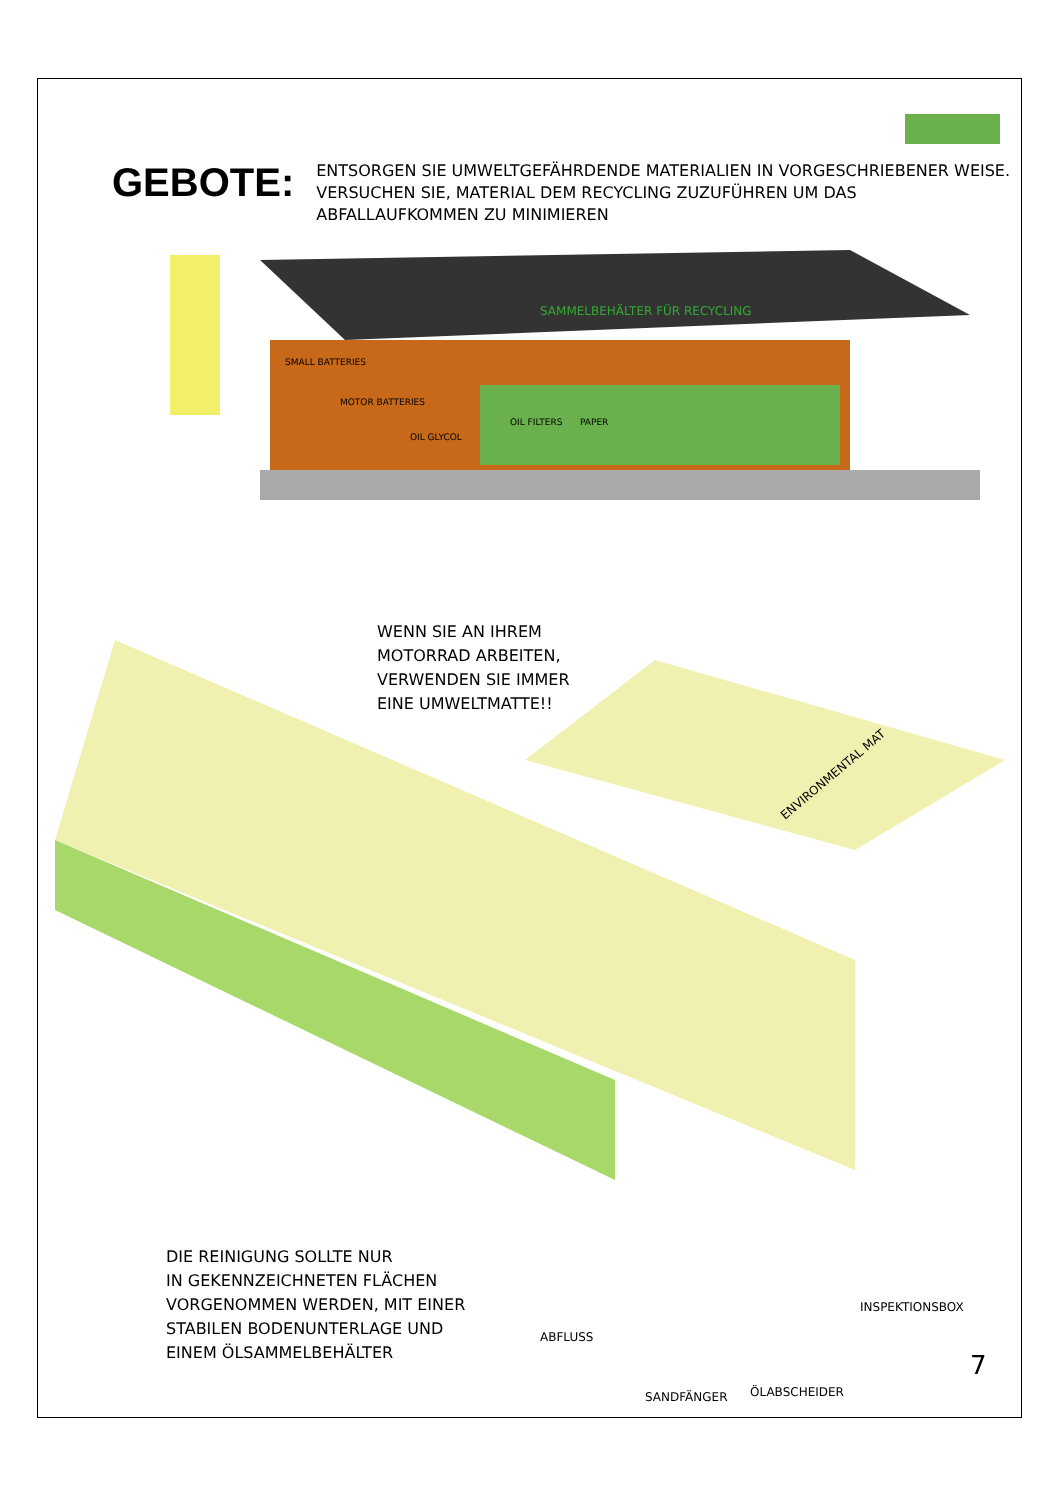GEBOTE:
ENTSORGEN SIE UMWELTGEFÄHRDENDE MATERIALIEN IN VORGESCHRIEBENER WEISE. VERSUCHEN SIE, MATERIAL DEM RECYCLING ZUZUFÜHREN UM DAS ABFALLAUFKOMMEN ZU MINIMIEREN
SAMMELBEHÄLTER FÜR RECYCLING
SMALL BATTERIES
MOTOR BATTERIES
OIL GLYCOL
OIL FILTERS
PAPER
ENVIRONMENTAL MAT
WENN SIE AN IHREM
MOTORRAD ARBEITEN,
VERWENDEN SIE IMMER
EINE UMWELTMATTE!!
DIE REINIGUNG SOLLTE NUR
IN GEKENNZEICHNETEN FLÄCHEN
VORGENOMMEN WERDEN, MIT EINER
STABILEN BODENUNTERLAGE UND
EINEM ÖLSAMMELBEHÄLTER
ABFLUSS
SANDFÄNGER ÖLABSCHEIDER
INSPEKTIONSBOX
7